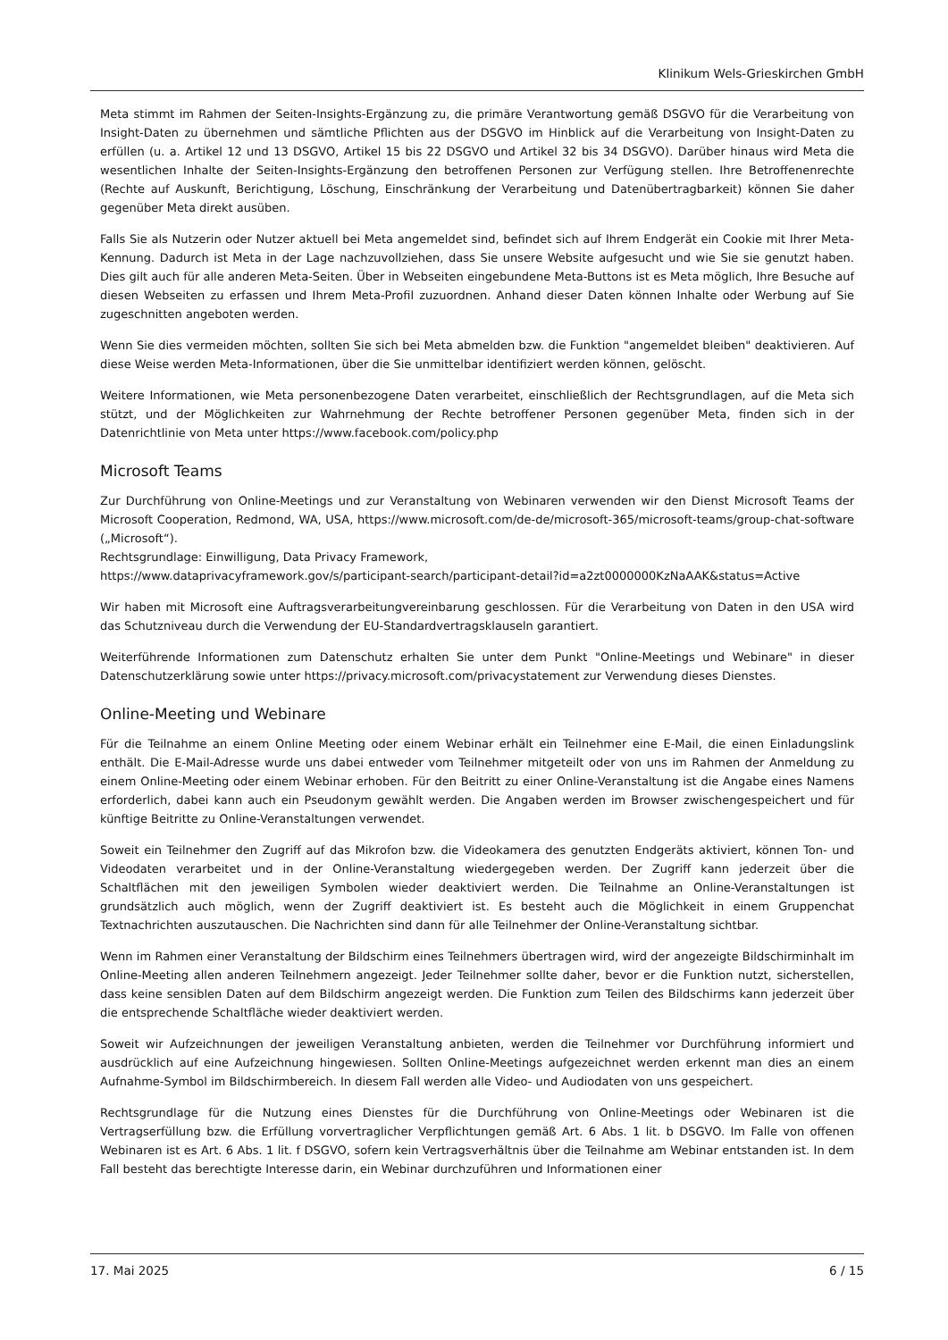Klinikum Wels-Grieskirchen GmbH
Meta stimmt im Rahmen der Seiten-Insights-Ergänzung zu, die primäre Verantwortung gemäß DSGVO für die Verarbeitung von Insight-Daten zu übernehmen und sämtliche Pflichten aus der DSGVO im Hinblick auf die Verarbeitung von Insight-Daten zu erfüllen (u. a. Artikel 12 und 13 DSGVO, Artikel 15 bis 22 DSGVO und Artikel 32 bis 34 DSGVO). Darüber hinaus wird Meta die wesentlichen Inhalte der Seiten-Insights-Ergänzung den betroffenen Personen zur Verfügung stellen. Ihre Betroffenenrechte (Rechte auf Auskunft, Berichtigung, Löschung, Einschränkung der Verarbeitung und Datenübertragbarkeit) können Sie daher gegenüber Meta direkt ausüben.
Falls Sie als Nutzerin oder Nutzer aktuell bei Meta angemeldet sind, befindet sich auf Ihrem Endgerät ein Cookie mit Ihrer Meta-Kennung. Dadurch ist Meta in der Lage nachzuvollziehen, dass Sie unsere Website aufgesucht und wie Sie sie genutzt haben. Dies gilt auch für alle anderen Meta-Seiten. Über in Webseiten eingebundene Meta-Buttons ist es Meta möglich, Ihre Besuche auf diesen Webseiten zu erfassen und Ihrem Meta-Profil zuzuordnen. Anhand dieser Daten können Inhalte oder Werbung auf Sie zugeschnitten angeboten werden.
Wenn Sie dies vermeiden möchten, sollten Sie sich bei Meta abmelden bzw. die Funktion "angemeldet bleiben" deaktivieren. Auf diese Weise werden Meta-Informationen, über die Sie unmittelbar identifiziert werden können, gelöscht.
Weitere Informationen, wie Meta personenbezogene Daten verarbeitet, einschließlich der Rechtsgrundlagen, auf die Meta sich stützt, und der Möglichkeiten zur Wahrnehmung der Rechte betroffener Personen gegenüber Meta, finden sich in der Datenrichtlinie von Meta unter https://www.facebook.com/policy.php
Microsoft Teams
Zur Durchführung von Online-Meetings und zur Veranstaltung von Webinaren verwenden wir den Dienst Microsoft Teams der Microsoft Cooperation, Redmond, WA, USA, https://www.microsoft.com/de-de/microsoft-365/microsoft-teams/group-chat-software („Microsoft“).
Rechtsgrundlage: Einwilligung, Data Privacy Framework,
https://www.dataprivacyframework.gov/s/participant-search/participant-detail?id=a2zt0000000KzNaAAK&status=Active
Wir haben mit Microsoft eine Auftragsverarbeitungvereinbarung geschlossen. Für die Verarbeitung von Daten in den USA wird das Schutzniveau durch die Verwendung der EU-Standardvertragsklauseln garantiert.
Weiterführende Informationen zum Datenschutz erhalten Sie unter dem Punkt "Online-Meetings und Webinare" in dieser Datenschutzerklärung sowie unter https://privacy.microsoft.com/privacystatement zur Verwendung dieses Dienstes.
Online-Meeting und Webinare
Für die Teilnahme an einem Online Meeting oder einem Webinar erhält ein Teilnehmer eine E-Mail, die einen Einladungslink enthält. Die E-Mail-Adresse wurde uns dabei entweder vom Teilnehmer mitgeteilt oder von uns im Rahmen der Anmeldung zu einem Online-Meeting oder einem Webinar erhoben. Für den Beitritt zu einer Online-Veranstaltung ist die Angabe eines Namens erforderlich, dabei kann auch ein Pseudonym gewählt werden. Die Angaben werden im Browser zwischengespeichert und für künftige Beitritte zu Online-Veranstaltungen verwendet.
Soweit ein Teilnehmer den Zugriff auf das Mikrofon bzw. die Videokamera des genutzten Endgeräts aktiviert, können Ton- und Videodaten verarbeitet und in der Online-Veranstaltung wiedergegeben werden. Der Zugriff kann jederzeit über die Schaltflächen mit den jeweiligen Symbolen wieder deaktiviert werden. Die Teilnahme an Online-Veranstaltungen ist grundsätzlich auch möglich, wenn der Zugriff deaktiviert ist. Es besteht auch die Möglichkeit in einem Gruppenchat Textnachrichten auszutauschen. Die Nachrichten sind dann für alle Teilnehmer der Online-Veranstaltung sichtbar.
Wenn im Rahmen einer Veranstaltung der Bildschirm eines Teilnehmers übertragen wird, wird der angezeigte Bildschirminhalt im Online-Meeting allen anderen Teilnehmern angezeigt. Jeder Teilnehmer sollte daher, bevor er die Funktion nutzt, sicherstellen, dass keine sensiblen Daten auf dem Bildschirm angezeigt werden. Die Funktion zum Teilen des Bildschirms kann jederzeit über die entsprechende Schaltfläche wieder deaktiviert werden.
Soweit wir Aufzeichnungen der jeweiligen Veranstaltung anbieten, werden die Teilnehmer vor Durchführung informiert und ausdrücklich auf eine Aufzeichnung hingewiesen. Sollten Online-Meetings aufgezeichnet werden erkennt man dies an einem Aufnahme-Symbol im Bildschirmbereich. In diesem Fall werden alle Video- und Audiodaten von uns gespeichert.
Rechtsgrundlage für die Nutzung eines Dienstes für die Durchführung von Online-Meetings oder Webinaren ist die Vertragserfüllung bzw. die Erfüllung vorvertraglicher Verpflichtungen gemäß Art. 6 Abs. 1 lit. b DSGVO. Im Falle von offenen Webinaren ist es Art. 6 Abs. 1 lit. f DSGVO, sofern kein Vertragsverhältnis über die Teilnahme am Webinar entstanden ist. In dem Fall besteht das berechtigte Interesse darin, ein Webinar durchzuführen und Informationen einer
17. Mai 2025 6 / 15